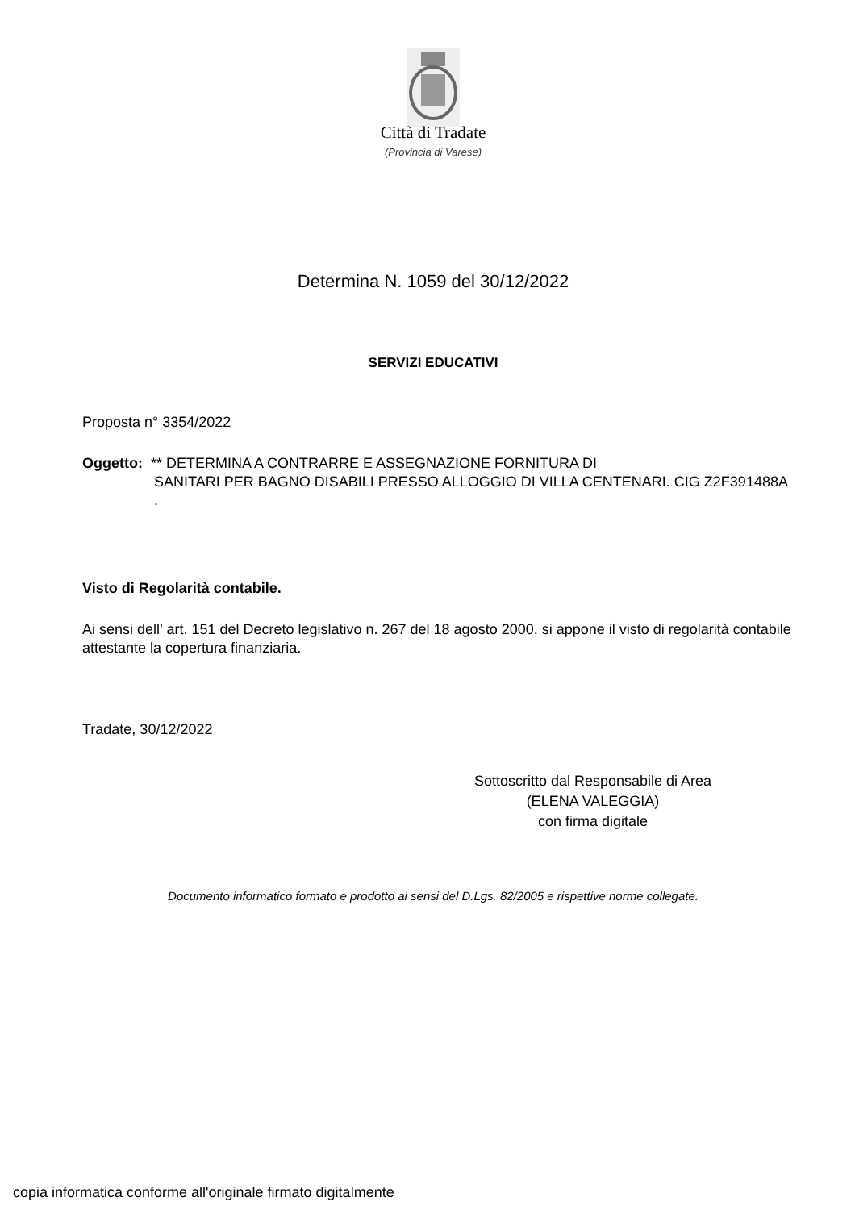Città di Tradate
(Provincia di Varese)
Determina N. 1059 del 30/12/2022
SERVIZI EDUCATIVI
Proposta n° 3354/2022
Oggetto: ** DETERMINA A CONTRARRE E ASSEGNAZIONE FORNITURA DI
SANITARI PER BAGNO DISABILI PRESSO ALLOGGIO DI VILLA CENTENARI. CIG Z2F391488A .
Visto di Regolarità contabile.
Ai sensi dell’ art. 151 del Decreto legislativo n. 267 del 18 agosto 2000, si appone il visto di regolarità contabile attestante la copertura finanziaria.
Tradate, 30/12/2022
Sottoscritto dal Responsabile di Area
(ELENA VALEGGIA)
con firma digitale
Documento informatico formato e prodotto ai sensi del D.Lgs. 82/2005 e rispettive norme collegate.
copia informatica conforme all'originale firmato digitalmente